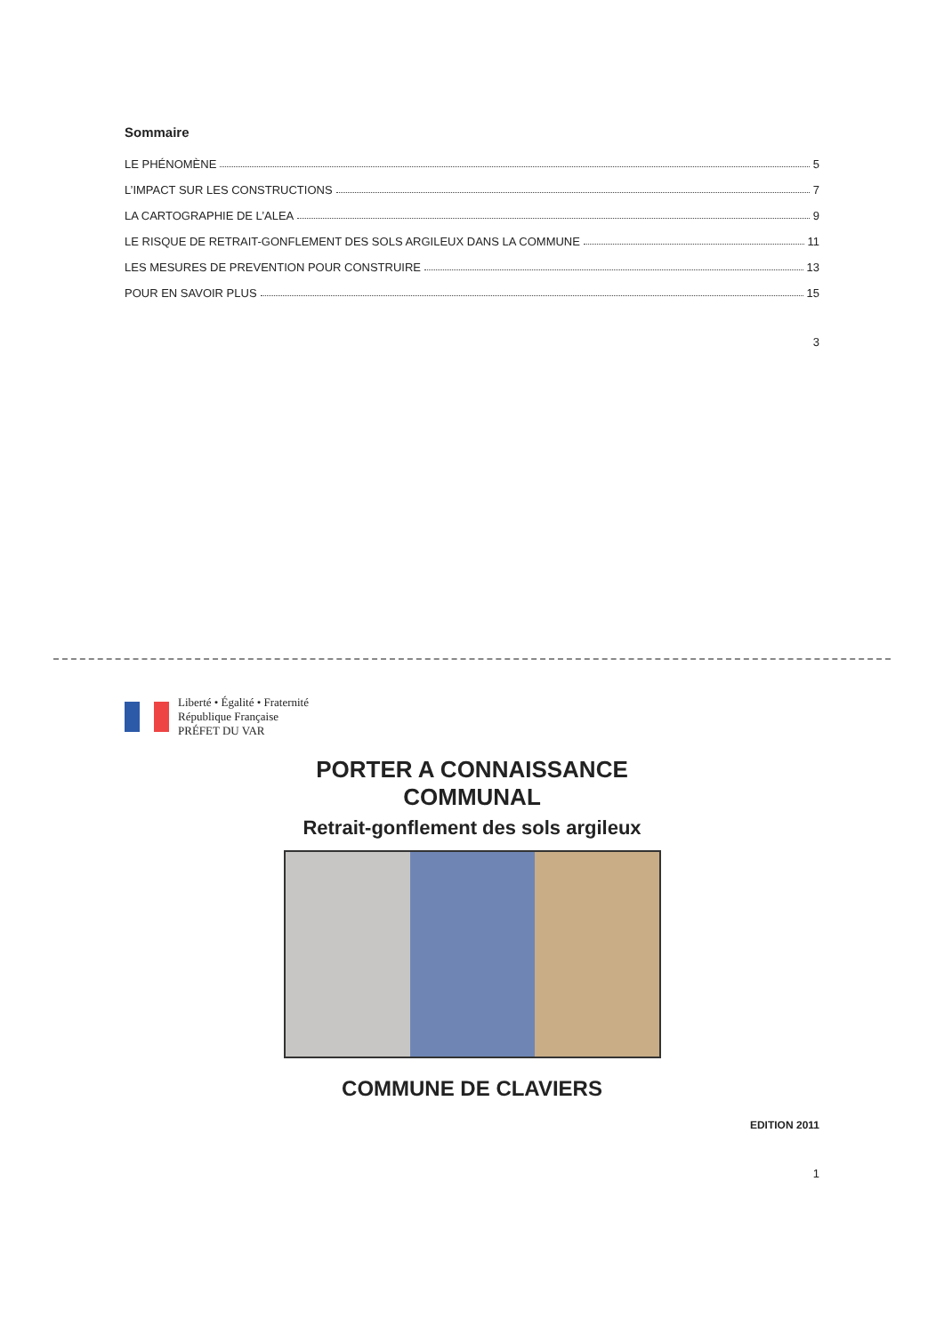Sommaire
LE PHÉNOMÈNE 5
L’IMPACT SUR LES CONSTRUCTIONS 7
LA CARTOGRAPHIE DE L’ALEA 9
LE RISQUE DE RETRAIT-GONFLEMENT DES SOLS ARGILEUX DANS LA COMMUNE 11
LES MESURES DE PREVENTION POUR CONSTRUIRE 13
POUR EN SAVOIR PLUS 15
3
Liberté • Égalité • Fraternité
République Française
PRÉFET DU VAR
PORTER A CONNAISSANCE
COMMUNAL
Retrait-gonflement des sols argileux
COMMUNE DE CLAVIERS
EDITION 2011
1